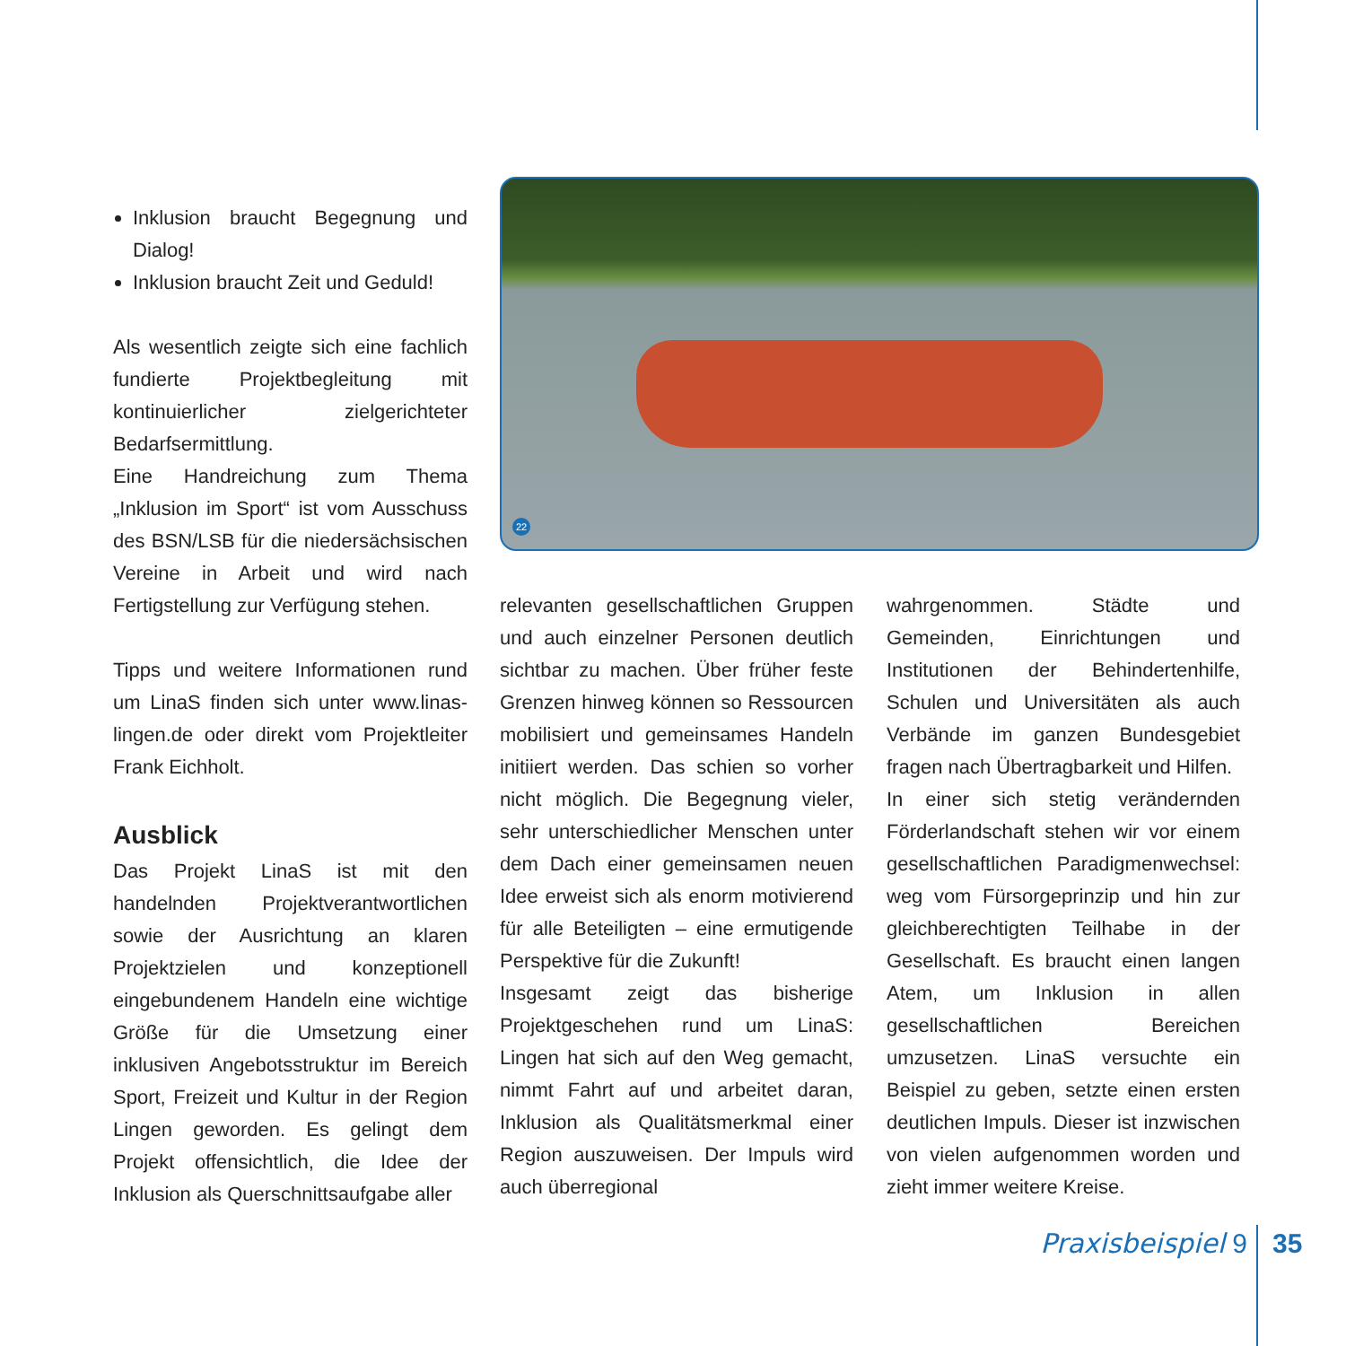Inklusion braucht Begegnung und Dialog!
Inklusion braucht Zeit und Geduld!
Als wesentlich zeigte sich eine fachlich fundierte Projektbegleitung mit kontinuierlicher zielgerichteter Bedarfsermittlung.
Eine Handreichung zum Thema „Inklusion im Sport“ ist vom Ausschuss des BSN/LSB für die niedersächsischen Vereine in Arbeit und wird nach Fertigstellung zur Verfügung stehen.
Tipps und weitere Informationen rund um LinaS finden sich unter www.linas-lingen.de oder direkt vom Projektleiter Frank Eichholt.
Ausblick
Das Projekt LinaS ist mit den handelnden Projektverantwortlichen sowie der Ausrichtung an klaren Projektzielen und konzeptionell eingebundenem Handeln eine wichtige Größe für die Umsetzung einer inklusiven Angebotsstruktur im Bereich Sport, Freizeit und Kultur in der Region Lingen geworden. Es gelingt dem Projekt offensichtlich, die Idee der Inklusion als Querschnittsaufgabe aller
22
relevanten gesellschaftlichen Gruppen und auch einzelner Personen deutlich sichtbar zu machen. Über früher feste Grenzen hinweg können so Ressourcen mobilisiert und gemeinsames Handeln initiiert werden. Das schien so vorher nicht möglich. Die Begegnung vieler, sehr unterschiedlicher Menschen unter dem Dach einer gemeinsamen neuen Idee erweist sich als enorm motivierend für alle Beteiligten – eine ermutigende Perspektive für die Zukunft!
Insgesamt zeigt das bisherige Projektgeschehen rund um LinaS: Lingen hat sich auf den Weg gemacht, nimmt Fahrt auf und arbeitet daran, Inklusion als Qualitätsmerkmal einer Region auszuweisen. Der Impuls wird auch überregional
wahrgenommen. Städte und Gemeinden, Einrichtungen und Institutionen der Behindertenhilfe, Schulen und Universitäten als auch Verbände im ganzen Bundesgebiet fragen nach Übertragbarkeit und Hilfen.
In einer sich stetig verändernden Förderlandschaft stehen wir vor einem gesellschaftlichen Paradigmenwechsel: weg vom Fürsorgeprinzip und hin zur gleichberechtigten Teilhabe in der Gesellschaft. Es braucht einen langen Atem, um Inklusion in allen gesellschaftlichen Bereichen umzusetzen. LinaS versuchte ein Beispiel zu geben, setzte einen ersten deutlichen Impuls. Dieser ist inzwischen von vielen aufgenommen worden und zieht immer weitere Kreise.
Praxisbeispiel 9 35